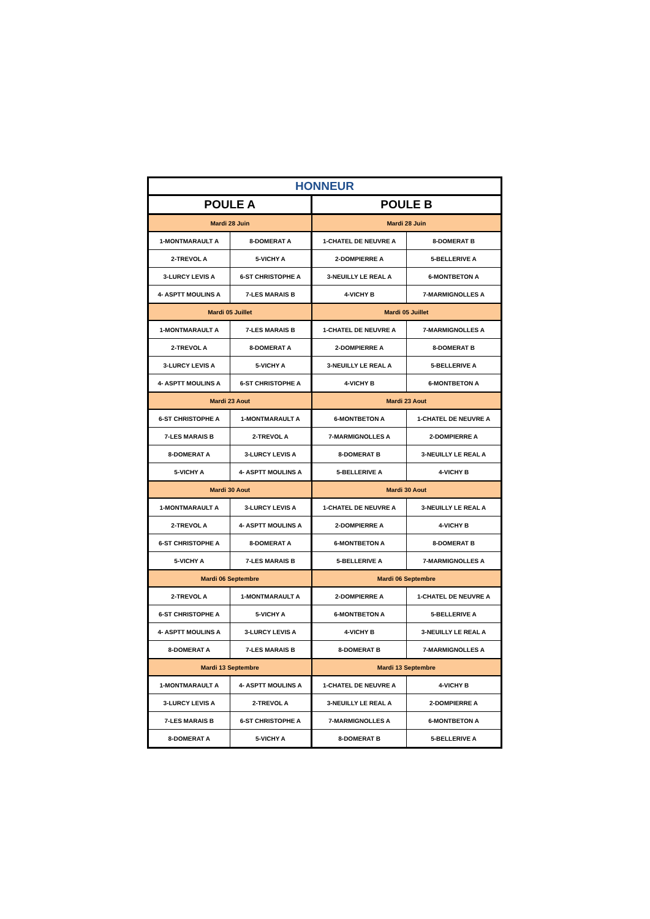| HONNEUR | | | |
| --- | --- | --- | --- |
| POULE A | | POULE B | |
| Mardi 28 Juin | | Mardi 28 Juin | |
| 1-MONTMARAULT A | 8-DOMERAT A | 1-CHATEL DE NEUVRE A | 8-DOMERAT B |
| 2-TREVOL A | 5-VICHY A | 2-DOMPIERRE A | 5-BELLERIVE A |
| 3-LURCY LEVIS A | 6-ST CHRISTOPHE A | 3-NEUILLY LE REAL A | 6-MONTBETON A |
| 4- ASPTT MOULINS A | 7-LES MARAIS B | 4-VICHY B | 7-MARMIGNOLLES A |
| Mardi 05 Juillet | | Mardi 05 Juillet | |
| 1-MONTMARAULT A | 7-LES MARAIS B | 1-CHATEL DE NEUVRE A | 7-MARMIGNOLLES A |
| 2-TREVOL A | 8-DOMERAT A | 2-DOMPIERRE A | 8-DOMERAT B |
| 3-LURCY LEVIS A | 5-VICHY A | 3-NEUILLY LE REAL A | 5-BELLERIVE A |
| 4- ASPTT MOULINS A | 6-ST CHRISTOPHE A | 4-VICHY B | 6-MONTBETON A |
| Mardi 23 Aout | | Mardi 23 Aout | |
| 6-ST CHRISTOPHE A | 1-MONTMARAULT A | 6-MONTBETON A | 1-CHATEL DE NEUVRE A |
| 7-LES MARAIS B | 2-TREVOL A | 7-MARMIGNOLLES A | 2-DOMPIERRE A |
| 8-DOMERAT A | 3-LURCY LEVIS A | 8-DOMERAT B | 3-NEUILLY LE REAL A |
| 5-VICHY A | 4- ASPTT MOULINS A | 5-BELLERIVE A | 4-VICHY B |
| Mardi 30 Aout | | Mardi 30 Aout | |
| 1-MONTMARAULT A | 3-LURCY LEVIS A | 1-CHATEL DE NEUVRE A | 3-NEUILLY LE REAL A |
| 2-TREVOL A | 4- ASPTT MOULINS A | 2-DOMPIERRE A | 4-VICHY B |
| 6-ST CHRISTOPHE A | 8-DOMERAT A | 6-MONTBETON A | 8-DOMERAT B |
| 5-VICHY A | 7-LES MARAIS B | 5-BELLERIVE A | 7-MARMIGNOLLES A |
| Mardi 06 Septembre | | Mardi 06 Septembre | |
| 2-TREVOL A | 1-MONTMARAULT A | 2-DOMPIERRE A | 1-CHATEL DE NEUVRE A |
| 6-ST CHRISTOPHE A | 5-VICHY A | 6-MONTBETON A | 5-BELLERIVE A |
| 4- ASPTT MOULINS A | 3-LURCY LEVIS A | 4-VICHY B | 3-NEUILLY LE REAL A |
| 8-DOMERAT A | 7-LES MARAIS B | 8-DOMERAT B | 7-MARMIGNOLLES A |
| Mardi 13 Septembre | | Mardi 13 Septembre | |
| 1-MONTMARAULT A | 4- ASPTT MOULINS A | 1-CHATEL DE NEUVRE A | 4-VICHY B |
| 3-LURCY LEVIS A | 2-TREVOL A | 3-NEUILLY LE REAL A | 2-DOMPIERRE A |
| 7-LES MARAIS B | 6-ST CHRISTOPHE A | 7-MARMIGNOLLES A | 6-MONTBETON A |
| 8-DOMERAT A | 5-VICHY A | 8-DOMERAT B | 5-BELLERIVE A |